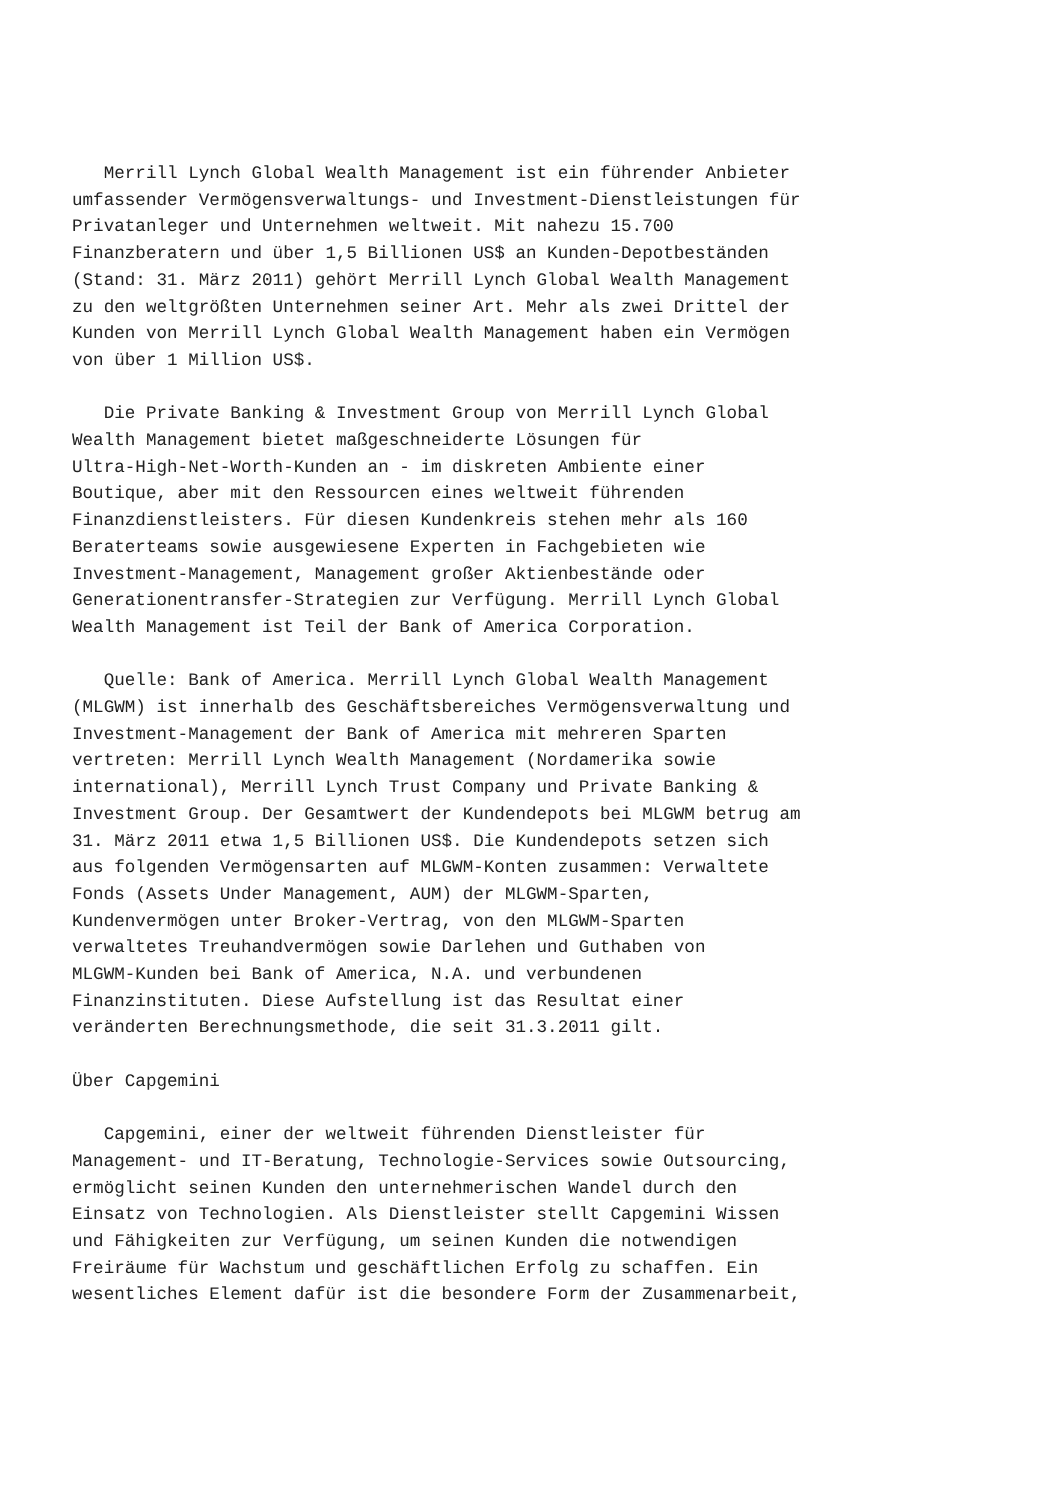Merrill Lynch Global Wealth Management ist ein führender Anbieter
umfassender Vermögensverwaltungs- und Investment-Dienstleistungen für
Privatanleger und Unternehmen weltweit. Mit nahezu 15.700
Finanzberatern und über 1,5 Billionen US$ an Kunden-Depotbeständen
(Stand: 31. März 2011) gehört Merrill Lynch Global Wealth Management
zu den weltgrößten Unternehmen seiner Art. Mehr als zwei Drittel der
Kunden von Merrill Lynch Global Wealth Management haben ein Vermögen
von über 1 Million US$.
   Die Private Banking & Investment Group von Merrill Lynch Global
Wealth Management bietet maßgeschneiderte Lösungen für
Ultra-High-Net-Worth-Kunden an - im diskreten Ambiente einer
Boutique, aber mit den Ressourcen eines weltweit führenden
Finanzdienstleisters. Für diesen Kundenkreis stehen mehr als 160
Beraterteams sowie ausgewiesene Experten in Fachgebieten wie
Investment-Management, Management großer Aktienbestände oder
Generationentransfer-Strategien zur Verfügung. Merrill Lynch Global
Wealth Management ist Teil der Bank of America Corporation.
   Quelle: Bank of America. Merrill Lynch Global Wealth Management
(MLGWM) ist innerhalb des Geschäftsbereiches Vermögensverwaltung und
Investment-Management der Bank of America mit mehreren Sparten
vertreten: Merrill Lynch Wealth Management (Nordamerika sowie
international), Merrill Lynch Trust Company und Private Banking &
Investment Group. Der Gesamtwert der Kundendepots bei MLGWM betrug am
31. März 2011 etwa 1,5 Billionen US$. Die Kundendepots setzen sich
aus folgenden Vermögensarten auf MLGWM-Konten zusammen: Verwaltete
Fonds (Assets Under Management, AUM) der MLGWM-Sparten,
Kundenvermögen unter Broker-Vertrag, von den MLGWM-Sparten
verwaltetes Treuhandvermögen sowie Darlehen und Guthaben von
MLGWM-Kunden bei Bank of America, N.A. und verbundenen
Finanzinstituten. Diese Aufstellung ist das Resultat einer
veränderten Berechnungsmethode, die seit 31.3.2011 gilt.
Über Capgemini
   Capgemini, einer der weltweit führenden Dienstleister für
Management- und IT-Beratung, Technologie-Services sowie Outsourcing,
ermöglicht seinen Kunden den unternehmerischen Wandel durch den
Einsatz von Technologien. Als Dienstleister stellt Capgemini Wissen
und Fähigkeiten zur Verfügung, um seinen Kunden die notwendigen
Freiräume für Wachstum und geschäftlichen Erfolg zu schaffen. Ein
wesentliches Element dafür ist die besondere Form der Zusammenarbeit,